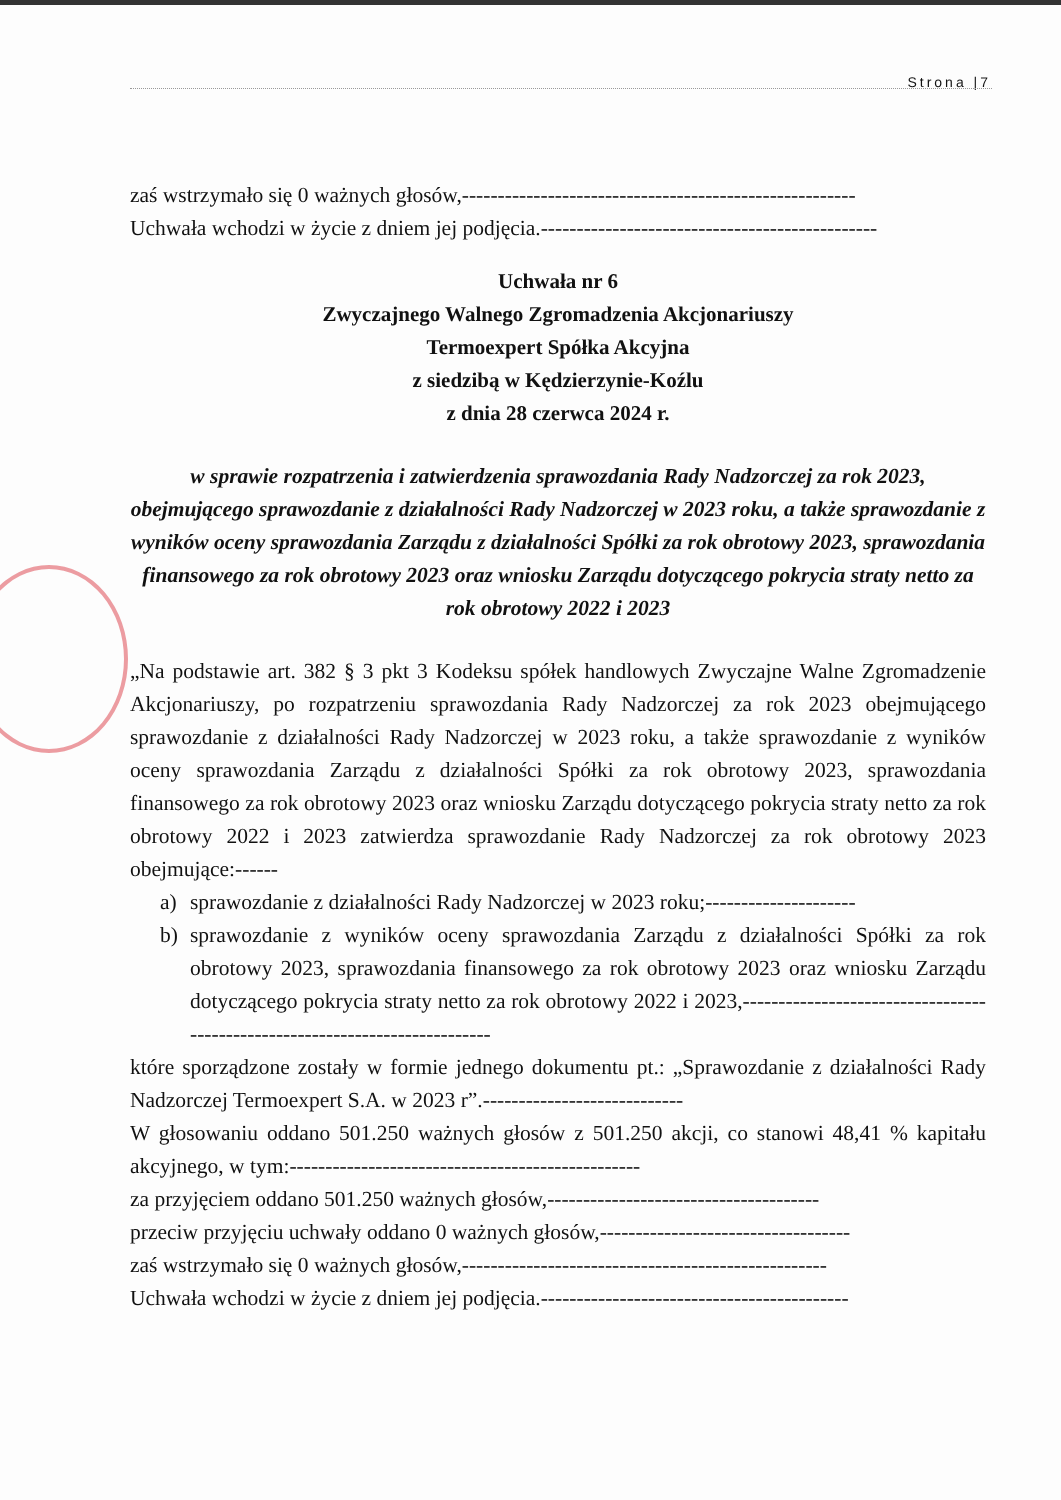Strona |7
zaś wstrzymało się 0 ważnych głosów,-------------------------------------------------------
Uchwała wchodzi w życie z dniem jej podjęcia.-----------------------------------------------
Uchwała nr 6
Zwyczajnego Walnego Zgromadzenia Akcjonariuszy
Termoexpert Spółka Akcyjna
z siedzibą w Kędzierzynie-Koźlu
z dnia 28 czerwca 2024 r.
w sprawie rozpatrzenia i zatwierdzenia sprawozdania Rady Nadzorczej za rok 2023, obejmującego sprawozdanie z działalności Rady Nadzorczej w 2023 roku, a także sprawozdanie z wyników oceny sprawozdania Zarządu z działalności Spółki za rok obrotowy 2023, sprawozdania finansowego za rok obrotowy 2023 oraz wniosku Zarządu dotyczącego pokrycia straty netto za rok obrotowy 2022 i 2023
„Na podstawie art. 382 § 3 pkt 3 Kodeksu spółek handlowych Zwyczajne Walne Zgromadzenie Akcjonariuszy, po rozpatrzeniu sprawozdania Rady Nadzorczej za rok 2023 obejmującego sprawozdanie z działalności Rady Nadzorczej w 2023 roku, a także sprawozdanie z wyników oceny sprawozdania Zarządu z działalności Spółki za rok obrotowy 2023, sprawozdania finansowego za rok obrotowy 2023 oraz wniosku Zarządu dotyczącego pokrycia straty netto za rok obrotowy 2022 i 2023 zatwierdza sprawozdanie Rady Nadzorczej za rok obrotowy 2023 obejmujące:------
a) sprawozdanie z działalności Rady Nadzorczej w 2023 roku;---------------------
b) sprawozdanie z wyników oceny sprawozdania Zarządu z działalności Spółki za rok obrotowy 2023, sprawozdania finansowego za rok obrotowy 2023 oraz wniosku Zarządu dotyczącego pokrycia straty netto za rok obrotowy 2022 i 2023,----------------------------------------------------------------------------
które sporządzone zostały w formie jednego dokumentu pt.: „Sprawozdanie z działalności Rady Nadzorczej Termoexpert S.A. w 2023 r”.----------------------------
W głosowaniu oddano 501.250 ważnych głosów z 501.250 akcji, co stanowi 48,41 % kapitału akcyjnego, w tym:-------------------------------------------------
za przyjęciem oddano 501.250 ważnych głosów,--------------------------------------
przeciw przyjęciu uchwały oddano 0 ważnych głosów,-----------------------------------
zaś wstrzymało się 0 ważnych głosów,---------------------------------------------------
Uchwała wchodzi w życie z dniem jej podjęcia.-------------------------------------------